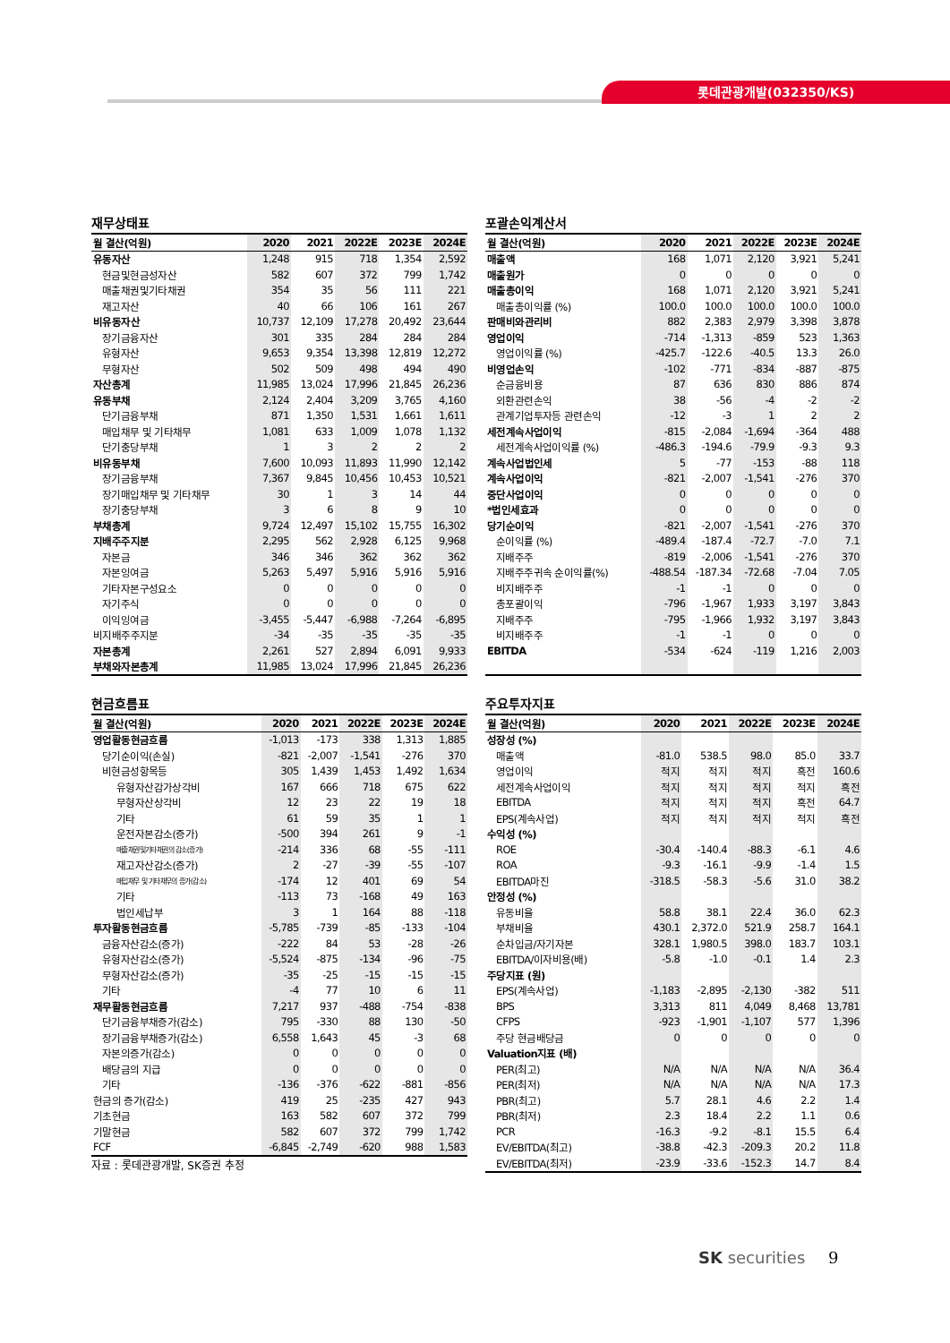롯데관광개발(032350/KS)
재무상태표
| 월 결산(억원) | 2020 | 2021 | 2022E | 2023E | 2024E |
| --- | --- | --- | --- | --- | --- |
| 유동자산 | 1,248 | 915 | 718 | 1,354 | 2,592 |
| 현금및현금성자산 | 582 | 607 | 372 | 799 | 1,742 |
| 매출채권및기타채권 | 354 | 35 | 56 | 111 | 221 |
| 재고자산 | 40 | 66 | 106 | 161 | 267 |
| 비유동자산 | 10,737 | 12,109 | 17,278 | 20,492 | 23,644 |
| 장기금융자산 | 301 | 335 | 284 | 284 | 284 |
| 유형자산 | 9,653 | 9,354 | 13,398 | 12,819 | 12,272 |
| 무형자산 | 502 | 509 | 498 | 494 | 490 |
| 자산총계 | 11,985 | 13,024 | 17,996 | 21,845 | 26,236 |
| 유동부채 | 2,124 | 2,404 | 3,209 | 3,765 | 4,160 |
| 단기금융부채 | 871 | 1,350 | 1,531 | 1,661 | 1,611 |
| 매입채무 및 기타채무 | 1,081 | 633 | 1,009 | 1,078 | 1,132 |
| 단기충당부채 | 1 | 3 | 2 | 2 | 2 |
| 비유동부채 | 7,600 | 10,093 | 11,893 | 11,990 | 12,142 |
| 장기금융부채 | 7,367 | 9,845 | 10,456 | 10,453 | 10,521 |
| 장기매입채무 및 기타채무 | 30 | 1 | 3 | 14 | 44 |
| 장기충당부채 | 3 | 6 | 8 | 9 | 10 |
| 부채총계 | 9,724 | 12,497 | 15,102 | 15,755 | 16,302 |
| 지배주주지분 | 2,295 | 562 | 2,928 | 6,125 | 9,968 |
| 자본금 | 346 | 346 | 362 | 362 | 362 |
| 자본잉여금 | 5,263 | 5,497 | 5,916 | 5,916 | 5,916 |
| 기타자본구성요소 | 0 | 0 | 0 | 0 | 0 |
| 자기주식 | 0 | 0 | 0 | 0 | 0 |
| 이익잉여금 | -3,455 | -5,447 | -6,988 | -7,264 | -6,895 |
| 비지배주주지분 | -34 | -35 | -35 | -35 | -35 |
| 자본총계 | 2,261 | 527 | 2,894 | 6,091 | 9,933 |
| 부채와자본총계 | 11,985 | 13,024 | 17,996 | 21,845 | 26,236 |
포괄손익계산서
| 월 결산(억원) | 2020 | 2021 | 2022E | 2023E | 2024E |
| --- | --- | --- | --- | --- | --- |
| 매출액 | 168 | 1,071 | 2,120 | 3,921 | 5,241 |
| 매출원가 | 0 | 0 | 0 | 0 | 0 |
| 매출총이익 | 168 | 1,071 | 2,120 | 3,921 | 5,241 |
| 매출총이익률 (%) | 100.0 | 100.0 | 100.0 | 100.0 | 100.0 |
| 판매비와관리비 | 882 | 2,383 | 2,979 | 3,398 | 3,878 |
| 영업이익 | -714 | -1,313 | -859 | 523 | 1,363 |
| 영업이익률 (%) | -425.7 | -122.6 | -40.5 | 13.3 | 26.0 |
| 비영업손익 | -102 | -771 | -834 | -887 | -875 |
| 순금융비용 | 87 | 636 | 830 | 886 | 874 |
| 외환관련손익 | 38 | -56 | -4 | -2 | -2 |
| 관계기업투자등 관련손익 | -12 | -3 | 1 | 2 | 2 |
| 세전계속사업이익 | -815 | -2,084 | -1,694 | -364 | 488 |
| 세전계속사업이익률 (%) | -486.3 | -194.6 | -79.9 | -9.3 | 9.3 |
| 계속사업법인세 | 5 | -77 | -153 | -88 | 118 |
| 계속사업이익 | -821 | -2,007 | -1,541 | -276 | 370 |
| 중단사업이익 | 0 | 0 | 0 | 0 | 0 |
| *법인세효과 | 0 | 0 | 0 | 0 | 0 |
| 당기순이익 | -821 | -2,007 | -1,541 | -276 | 370 |
| 순이익률 (%) | -489.4 | -187.4 | -72.7 | -7.0 | 7.1 |
| 지배주주 | -819 | -2,006 | -1,541 | -276 | 370 |
| 지배주주귀속 순이익률(%) | -488.54 | -187.34 | -72.68 | -7.04 | 7.05 |
| 비지배주주 | -1 | -1 | 0 | 0 | 0 |
| 총포괄이익 | -796 | -1,967 | 1,933 | 3,197 | 3,843 |
| 지배주주 | -795 | -1,966 | 1,932 | 3,197 | 3,843 |
| 비지배주주 | -1 | -1 | 0 | 0 | 0 |
| EBITDA | -534 | -624 | -119 | 1,216 | 2,003 |
현금흐름표
| 월 결산(억원) | 2020 | 2021 | 2022E | 2023E | 2024E |
| --- | --- | --- | --- | --- | --- |
| 영업활동현금흐름 | -1,013 | -173 | 338 | 1,313 | 1,885 |
| 당기순이익(손실) | -821 | -2,007 | -1,541 | -276 | 370 |
| 비현금성항목등 | 305 | 1,439 | 1,453 | 1,492 | 1,634 |
| 유형자산감가상각비 | 167 | 666 | 718 | 675 | 622 |
| 무형자산상각비 | 12 | 23 | 22 | 19 | 18 |
| 기타 | 61 | 59 | 35 | 1 | 1 |
| 운전자본감소(증가) | -500 | 394 | 261 | 9 | -1 |
| 매출채권및기타채권의 감소(증가) | -214 | 336 | 68 | -55 | -111 |
| 재고자산감소(증가) | 2 | -27 | -39 | -55 | -107 |
| 매입채무 및 기타채무의 증가(감소) | -174 | 12 | 401 | 69 | 54 |
| 기타 | -113 | 73 | -168 | 49 | 163 |
| 법인세납부 | 3 | 1 | 164 | 88 | -118 |
| 투자활동현금흐름 | -5,785 | -739 | -85 | -133 | -104 |
| 금융자산감소(증가) | -222 | 84 | 53 | -28 | -26 |
| 유형자산감소(증가) | -5,524 | -875 | -134 | -96 | -75 |
| 무형자산감소(증가) | -35 | -25 | -15 | -15 | -15 |
| 기타 | -4 | 77 | 10 | 6 | 11 |
| 재무활동현금흐름 | 7,217 | 937 | -488 | -754 | -838 |
| 단기금융부채증가(감소) | 795 | -330 | 88 | 130 | -50 |
| 장기금융부채증가(감소) | 6,558 | 1,643 | 45 | -3 | 68 |
| 자본의증가(감소) | 0 | 0 | 0 | 0 | 0 |
| 배당금의 지급 | 0 | 0 | 0 | 0 | 0 |
| 기타 | -136 | -376 | -622 | -881 | -856 |
| 현금의 증가(감소) | 419 | 25 | -235 | 427 | 943 |
| 기초현금 | 163 | 582 | 607 | 372 | 799 |
| 기말현금 | 582 | 607 | 372 | 799 | 1,742 |
| FCF | -6,845 | -2,749 | -620 | 988 | 1,583 |
자료 : 롯데관광개발, SK증권 추정
주요투자지표
| 월 결산(억원) | 2020 | 2021 | 2022E | 2023E | 2024E |
| --- | --- | --- | --- | --- | --- |
| 성장성 (%) | | | | | |
| 매출액 | -81.0 | 538.5 | 98.0 | 85.0 | 33.7 |
| 영업이익 | 적지 | 적지 | 적지 | 흑전 | 160.6 |
| 세전계속사업이익 | 적지 | 적지 | 적지 | 적지 | 흑전 |
| EBITDA | 적지 | 적지 | 적지 | 흑전 | 64.7 |
| EPS(계속사업) | 적지 | 적지 | 적지 | 적지 | 흑전 |
| 수익성 (%) | | | | | |
| ROE | -30.4 | -140.4 | -88.3 | -6.1 | 4.6 |
| ROA | -9.3 | -16.1 | -9.9 | -1.4 | 1.5 |
| EBITDA마진 | -318.5 | -58.3 | -5.6 | 31.0 | 38.2 |
| 안정성 (%) | | | | | |
| 유동비율 | 58.8 | 38.1 | 22.4 | 36.0 | 62.3 |
| 부채비율 | 430.1 | 2,372.0 | 521.9 | 258.7 | 164.1 |
| 순차입금/자기자본 | 328.1 | 1,980.5 | 398.0 | 183.7 | 103.1 |
| EBITDA/이자비용(배) | -5.8 | -1.0 | -0.1 | 1.4 | 2.3 |
| 주당지표 (원) | | | | | |
| EPS(계속사업) | -1,183 | -2,895 | -2,130 | -382 | 511 |
| BPS | 3,313 | 811 | 4,049 | 8,468 | 13,781 |
| CFPS | -923 | -1,901 | -1,107 | 577 | 1,396 |
| 주당 현금배당금 | 0 | 0 | 0 | 0 | 0 |
| Valuation지표 (배) | | | | | |
| PER(최고) | N/A | N/A | N/A | N/A | 36.4 |
| PER(최저) | N/A | N/A | N/A | N/A | 17.3 |
| PBR(최고) | 5.7 | 28.1 | 4.6 | 2.2 | 1.4 |
| PBR(최저) | 2.3 | 18.4 | 2.2 | 1.1 | 0.6 |
| PCR | -16.3 | -9.2 | -8.1 | 15.5 | 6.4 |
| EV/EBITDA(최고) | -38.8 | -42.3 | -209.3 | 20.2 | 11.8 |
| EV/EBITDA(최저) | -23.9 | -33.6 | -152.3 | 14.7 | 8.4 |
SK securities 9